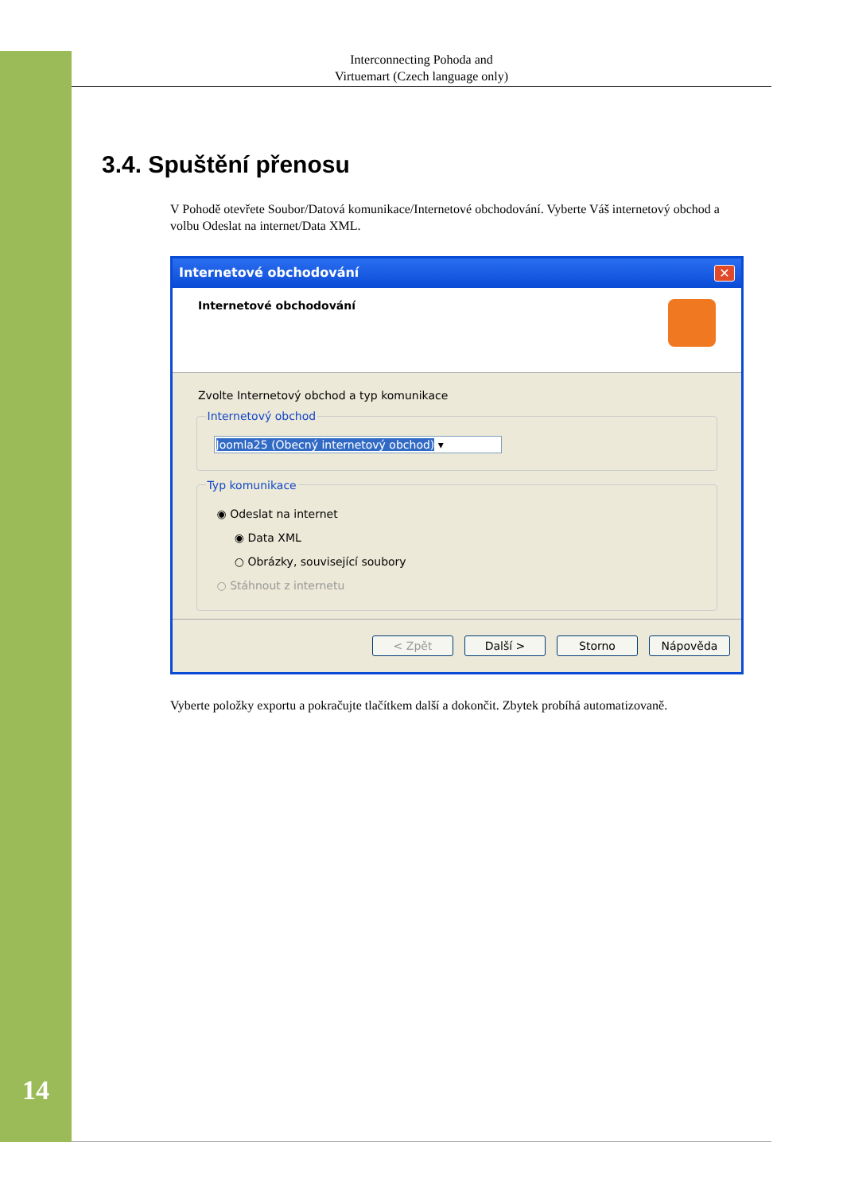Interconnecting Pohoda and
Virtuemart (Czech language only)
3.4. Spuštění přenosu
V Pohodě otevřete Soubor/Datová komunikace/Internetové obchodování. Vyberte Váš internetový ob­chod a volbu Odeslat na internet/Data XML.
Internetové obchodování ✕
Internetové obchodování
Zvolte Internetový obchod a typ komunikace
Internetový obchod
Joomla25 (Obecný internetový obchod) ▾
Typ komunikace
◉ Odeslat na internet
◉ Data XML
○ Obrázky, související soubory
○ Stáhnout z internetu
< Zpět Další > Storno Nápověda
Vyberte položky exportu a pokračujte tlačítkem další a dokončit. Zbytek probíhá automatizovaně.
14